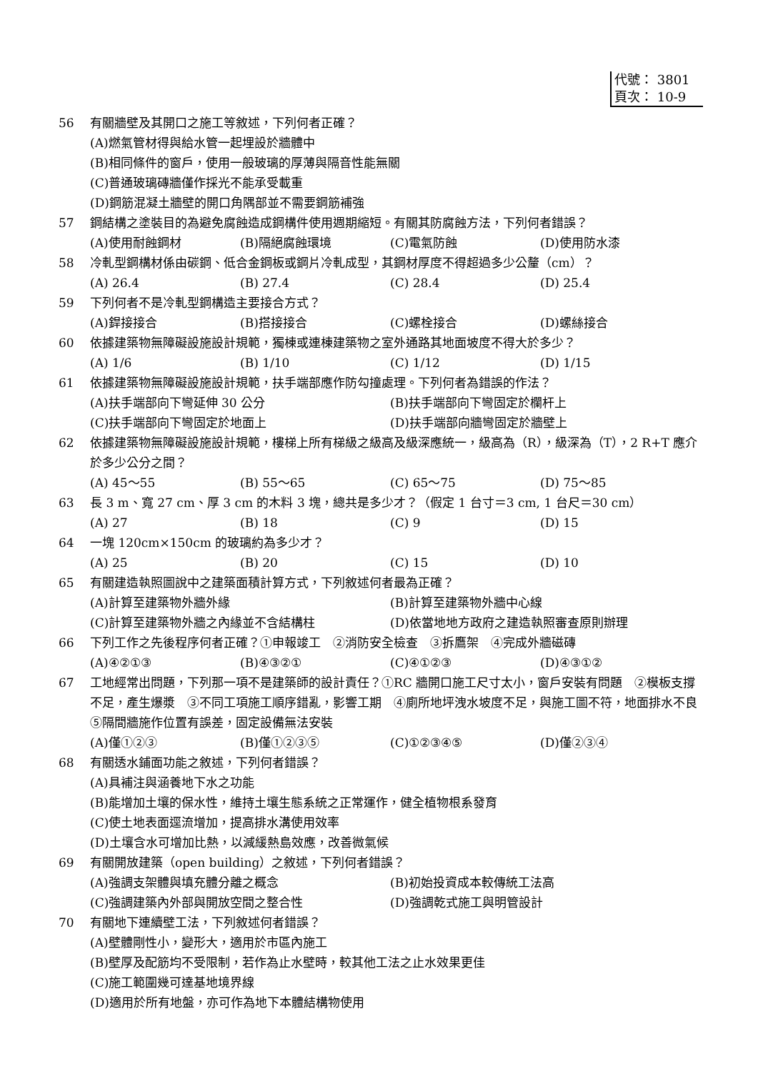代號： 3801
頁次： 10-9
56 有關牆壁及其開口之施工等敘述，下列何者正確？
(A)燃氣管材得與給水管一起埋設於牆體中
(B)相同條件的窗戶，使用一般玻璃的厚薄與隔音性能無關
(C)普通玻璃磚牆僅作採光不能承受載重
(D)鋼筋混凝土牆壁的開口角隅部並不需要鋼筋補強
57 鋼結構之塗裝目的為避免腐蝕造成鋼構件使用週期縮短。有關其防腐蝕方法，下列何者錯誤？
(A)使用耐蝕鋼材 (B)隔絕腐蝕環境 (C)電氣防蝕 (D)使用防水漆
58 冷軋型鋼構材係由碳鋼、低合金鋼板或鋼片冷軋成型，其鋼材厚度不得超過多少公釐（cm）？
(A) 26.4 (B) 27.4 (C) 28.4 (D) 25.4
59 下列何者不是冷軋型鋼構造主要接合方式？
(A)銲接接合 (B)搭接接合 (C)螺栓接合 (D)螺絲接合
60 依據建築物無障礙設施設計規範，獨棟或連棟建築物之室外通路其地面坡度不得大於多少？
(A) 1/6 (B) 1/10 (C) 1/12 (D) 1/15
61 依據建築物無障礙設施設計規範，扶手端部應作防勾撞處理。下列何者為錯誤的作法？
(A)扶手端部向下彎延伸 30 公分 (B)扶手端部向下彎固定於欄杆上 (C)扶手端部向下彎固定於地面上 (D)扶手端部向牆彎固定於牆壁上
62 依據建築物無障礙設施設計規範，樓梯上所有梯級之級高及級深應統一，級高為（R），級深為（T），2 R+T 應介於多少公分之間？
(A) 45～55 (B) 55～65 (C) 65～75 (D) 75～85
63 長 3 m、寬 27 cm、厚 3 cm 的木料 3 塊，總共是多少才？（假定 1 台寸＝3 cm, 1 台尺＝30 cm）
(A) 27 (B) 18 (C) 9 (D) 15
64 一塊 120cm×150cm 的玻璃約為多少才？
(A) 25 (B) 20 (C) 15 (D) 10
65 有關建造執照圖說中之建築面積計算方式，下列敘述何者最為正確？
(A)計算至建築物外牆外緣 (B)計算至建築物外牆中心線 (C)計算至建築物外牆之內緣並不含結構柱 (D)依當地地方政府之建造執照審查原則辦理
66 下列工作之先後程序何者正確？①申報竣工　②消防安全檢查　③拆鷹架　④完成外牆磁磚
(A)④②①③ (B)④③②① (C)④①②③ (D)④③①②
67 工地經常出問題，下列那一項不是建築師的設計責任？①RC 牆開口施工尺寸太小，窗戶安裝有問題　②模板支撐不足，產生爆漿　③不同工項施工順序錯亂，影響工期　④廁所地坪洩水坡度不足，與施工圖不符，地面排水不良　⑤隔間牆施作位置有誤差，固定設備無法安裝
(A)僅①②③ (B)僅①②③⑤ (C)①②③④⑤ (D)僅②③④
68 有關透水鋪面功能之敘述，下列何者錯誤？
(A)具補注與涵養地下水之功能
(B)能增加土壤的保水性，維持土壤生態系統之正常運作，健全植物根系發育
(C)使土地表面逕流增加，提高排水溝使用效率
(D)土壤含水可增加比熱，以減緩熱島效應，改善微氣候
69 有關開放建築（open building）之敘述，下列何者錯誤？
(A)強調支架體與填充體分離之概念 (B)初始投資成本較傳統工法高 (C)強調建築內外部與開放空間之整合性 (D)強調乾式施工與明管設計
70 有關地下連續壁工法，下列敘述何者錯誤？
(A)壁體剛性小，變形大，適用於市區內施工
(B)壁厚及配筋均不受限制，若作為止水壁時，較其他工法之止水效果更佳
(C)施工範圍幾可達基地境界線
(D)適用於所有地盤，亦可作為地下本體結構物使用